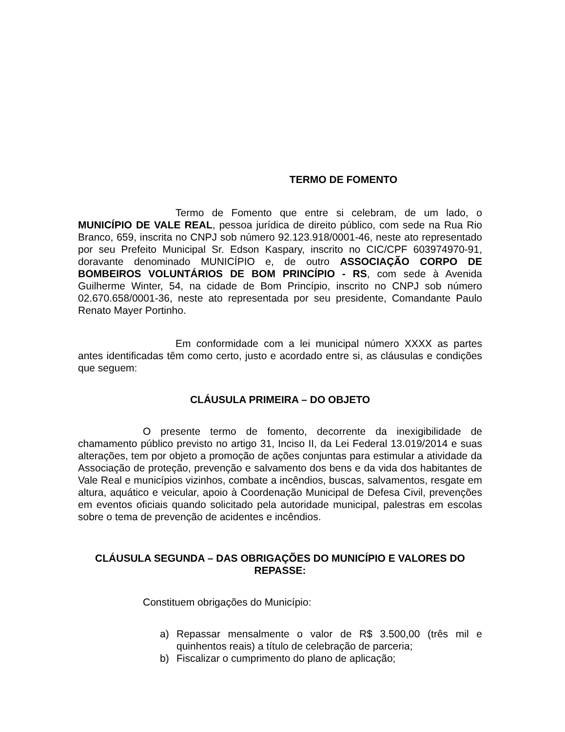TERMO DE FOMENTO
Termo de Fomento que entre si celebram, de um lado, o MUNICÍPIO DE VALE REAL, pessoa jurídica de direito público, com sede na Rua Rio Branco, 659, inscrita no CNPJ sob número 92.123.918/0001-46, neste ato representado por seu Prefeito Municipal Sr. Edson Kaspary, inscrito no CIC/CPF 603974970-91, doravante denominado MUNICÍPIO e, de outro ASSOCIAÇÃO CORPO DE BOMBEIROS VOLUNTÁRIOS DE BOM PRINCÍPIO - RS, com sede à Avenida Guilherme Winter, 54, na cidade de Bom Princípio, inscrito no CNPJ sob número 02.670.658/0001-36, neste ato representada por seu presidente, Comandante Paulo Renato Mayer Portinho.
Em conformidade com a lei municipal número XXXX as partes antes identificadas têm como certo, justo e acordado entre si, as cláusulas e condições que seguem:
CLÁUSULA PRIMEIRA – DO OBJETO
O presente termo de fomento, decorrente da inexigibilidade de chamamento público previsto no artigo 31, Inciso II, da Lei Federal 13.019/2014 e suas alterações, tem por objeto a promoção de ações conjuntas para estimular a atividade da Associação de proteção, prevenção e salvamento dos bens e da vida dos habitantes de Vale Real e municípios vizinhos, combate a incêndios, buscas, salvamentos, resgate em altura, aquático e veicular, apoio à Coordenação Municipal de Defesa Civil, prevenções em eventos oficiais quando solicitado pela autoridade municipal, palestras em escolas sobre o tema de prevenção de acidentes e incêndios.
CLÁUSULA SEGUNDA – DAS OBRIGAÇÕES DO MUNICÍPIO E VALORES DO REPASSE:
Constituem obrigações do Município:
a) Repassar mensalmente o valor de R$ 3.500,00 (três mil e quinhentos reais) a título de celebração de parceria;
b) Fiscalizar o cumprimento do plano de aplicação;